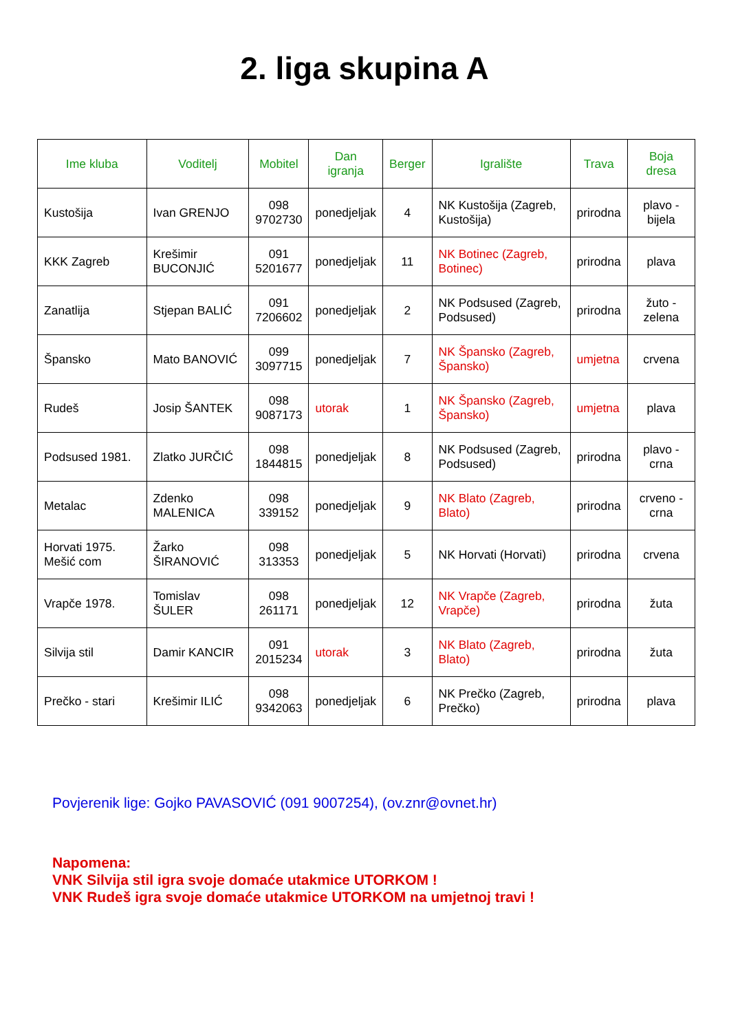2. liga skupina A
| Ime kluba | Voditelj | Mobitel | Dan igranja | Berger | Igralište | Trava | Boja dresa |
| --- | --- | --- | --- | --- | --- | --- | --- |
| Kustošija | Ivan GRENJO | 098 9702730 | ponedjeljak | 4 | NK Kustošija (Zagreb, Kustošija) | prirodna | plavo - bijela |
| KKK Zagreb | Krešimir BUCONJIĆ | 091 5201677 | ponedjeljak | 11 | NK Botinec (Zagreb, Botinec) | prirodna | plava |
| Zanatlija | Stjepan BALIĆ | 091 7206602 | ponedjeljak | 2 | NK Podsused (Zagreb, Podsused) | prirodna | žuto - zelena |
| Špansko | Mato BANOVIĆ | 099 3097715 | ponedjeljak | 7 | NK Špansko (Zagreb, Špansko) | umjetna | crvena |
| Rudeš | Josip ŠANTEK | 098 9087173 | utorak | 1 | NK Špansko (Zagreb, Špansko) | umjetna | plava |
| Podsused 1981. | Zlatko JURČIĆ | 098 1844815 | ponedjeljak | 8 | NK Podsused (Zagreb, Podsused) | prirodna | plavo - crna |
| Metalac | Zdenko MALENICA | 098 339152 | ponedjeljak | 9 | NK Blato (Zagreb, Blato) | prirodna | crveno - crna |
| Horvati 1975. Mešić com | Žarko ŠIRANOVIĆ | 098 313353 | ponedjeljak | 5 | NK Horvati (Horvati) | prirodna | crvena |
| Vrapče 1978. | Tomislav ŠULER | 098 261171 | ponedjeljak | 12 | NK Vrapče (Zagreb, Vrapče) | prirodna | žuta |
| Silvija stil | Damir KANCIR | 091 2015234 | utorak | 3 | NK Blato (Zagreb, Blato) | prirodna | žuta |
| Prečko - stari | Krešimir ILIĆ | 098 9342063 | ponedjeljak | 6 | NK Prečko (Zagreb, Prečko) | prirodna | plava |
Povjerenik lige: Gojko PAVASOVIĆ (091 9007254), (ov.znr@ovnet.hr)
Napomena:
VNK Silvija stil igra svoje domaće utakmice UTORKOM !
VNK Rudeš igra svoje domaće utakmice UTORKOM na umjetnoj travi !